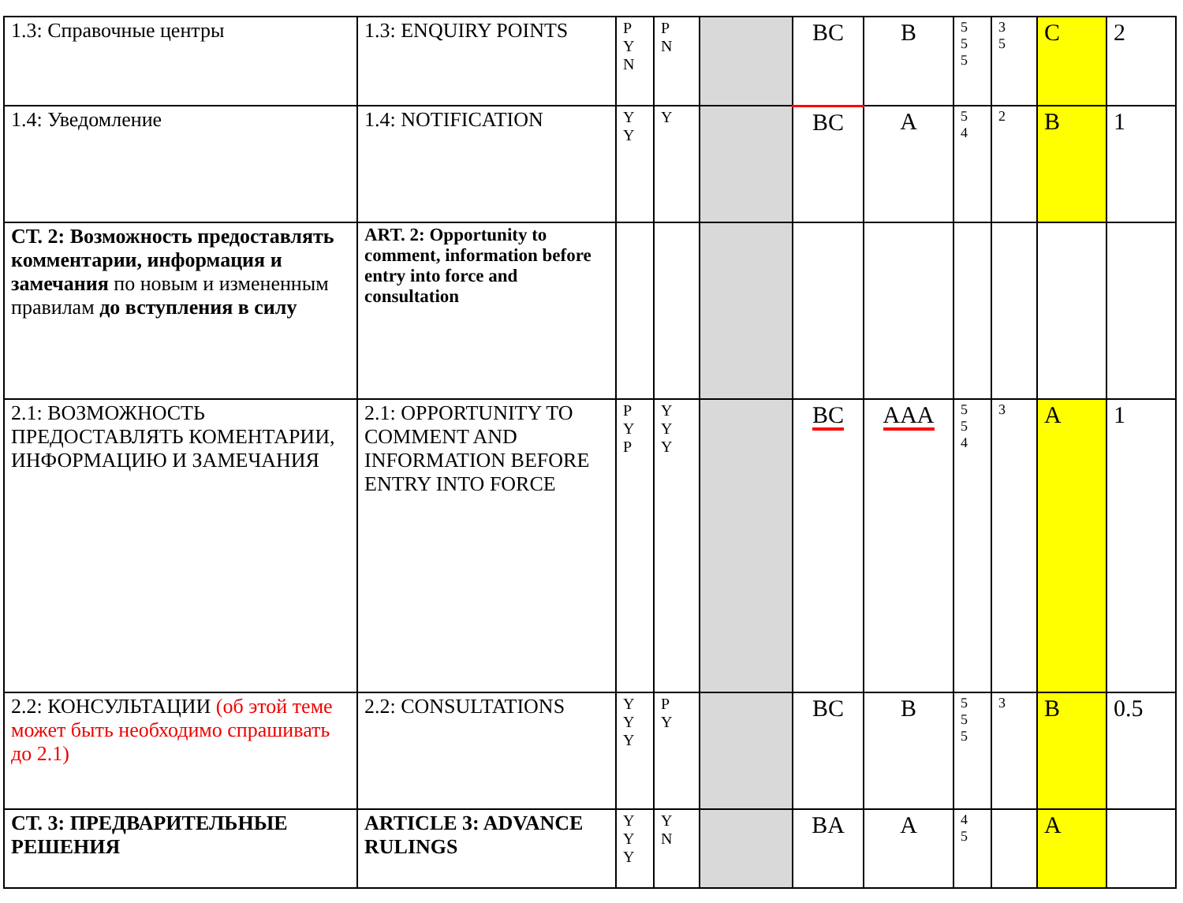| 1.3: Справочные центры | 1.3: ENQUIRY POINTS | P Y N | P N | | BC | B | 5 5 5 | 3 5 | C | 2 |
| 1.4: Уведомление | 1.4: NOTIFICATION | Y Y | Y | | BC | A | 5 4 | 2 | B | 1 |
| СТ. 2: Возможность предоставлять комментарии, информация и замечания по новым и измененным правилам до вступления в силу | ART. 2: Opportunity to comment, information before entry into force and consultation | | | | | | | | | |
| 2.1: ВОЗМОЖНОСТЬ ПРЕДОСТАВЛЯТЬ КОМЕНТАРИИ, ИНФОРМАЦИЮ И ЗАМЕЧАНИЯ | 2.1: OPPORTUNITY TO COMMENT AND INFORMATION BEFORE ENTRY INTO FORCE | P Y P | Y Y Y | | BC | AAA | 5 5 4 | 3 | A | 1 |
| 2.2: КОНСУЛЬТАЦИИ (об этой теме может быть необходимо спрашивать до 2.1) | 2.2: CONSULTATIONS | Y Y Y | P Y | | BC | B | 5 5 5 | 3 | B | 0.5 |
| СТ. 3: ПРЕДВАРИТЕЛЬНЫЕ РЕШЕНИЯ | ARTICLE 3: ADVANCE RULINGS | Y Y Y | Y N | | BA | A | 4 5 | | A | |